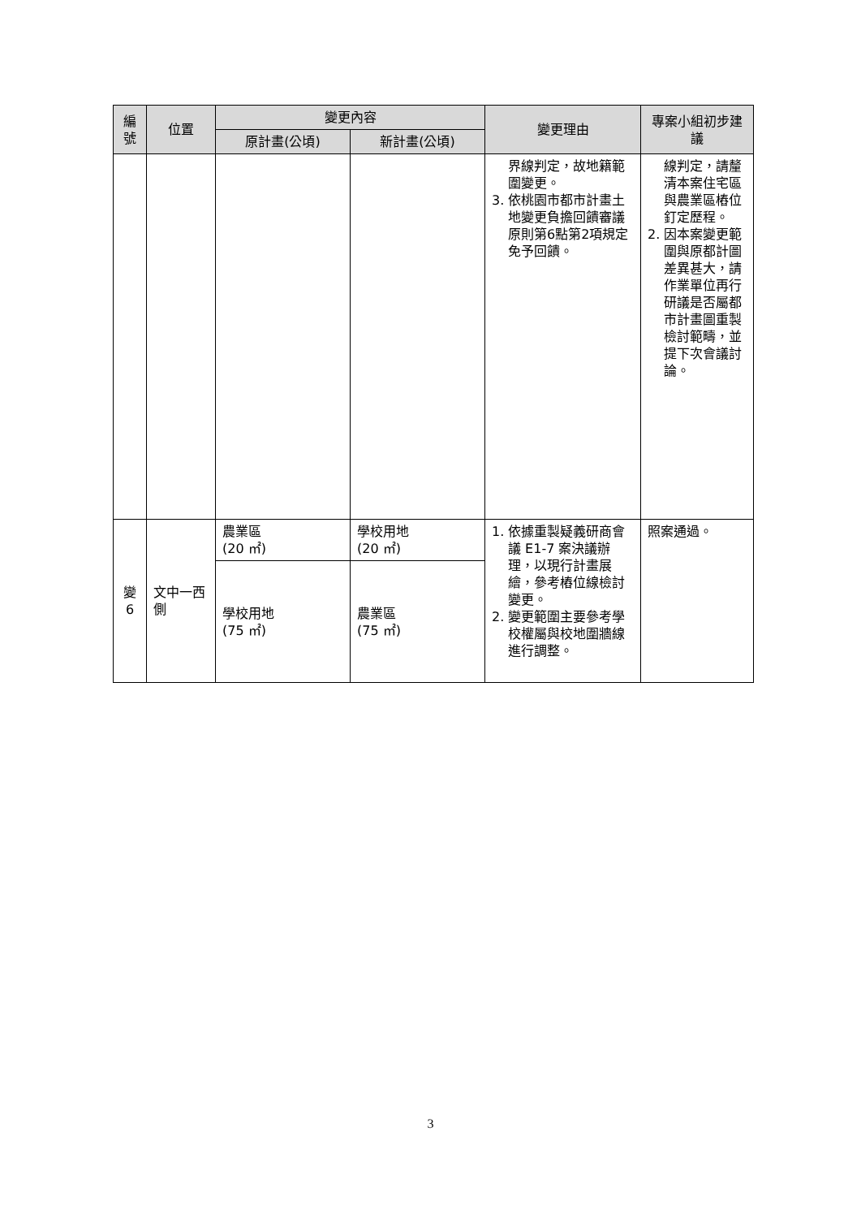| 編號 | 位置 | 變更內容 | | 變更理由 | 專案小組初步建議 |
| --- | --- | --- | --- | --- | --- |
| | | 原計畫(公頃) | 新計畫(公頃) | | |
| | | | | 界線判定，故地籍範圍變更。 3. 依桃園市都市計畫土地變更負擔回饋審議原則第6點第2項規定免予回饋。 | 線判定，請釐清本案住宅區與農業區樁位釘定歷程。 2. 因本案變更範圍與原都計圖差異甚大，請作業單位再行研議是否屬都市計畫圖重製檢討範疇，並提下次會議討論。 |
| 變6 | 文中一西側 | 農業區 (20 ㎡) | 學校用地 (20 ㎡) | 1. 依據重製疑義研商會議 E1-7 案決議辦理，以現行計畫展繪，參考樁位線檢討變更。 2. 變更範圍主要參考學校權屬與校地圍牆線進行調整。 | 照案通過。 |
| | | 學校用地 (75 ㎡) | 農業區 (75 ㎡) | | |
3